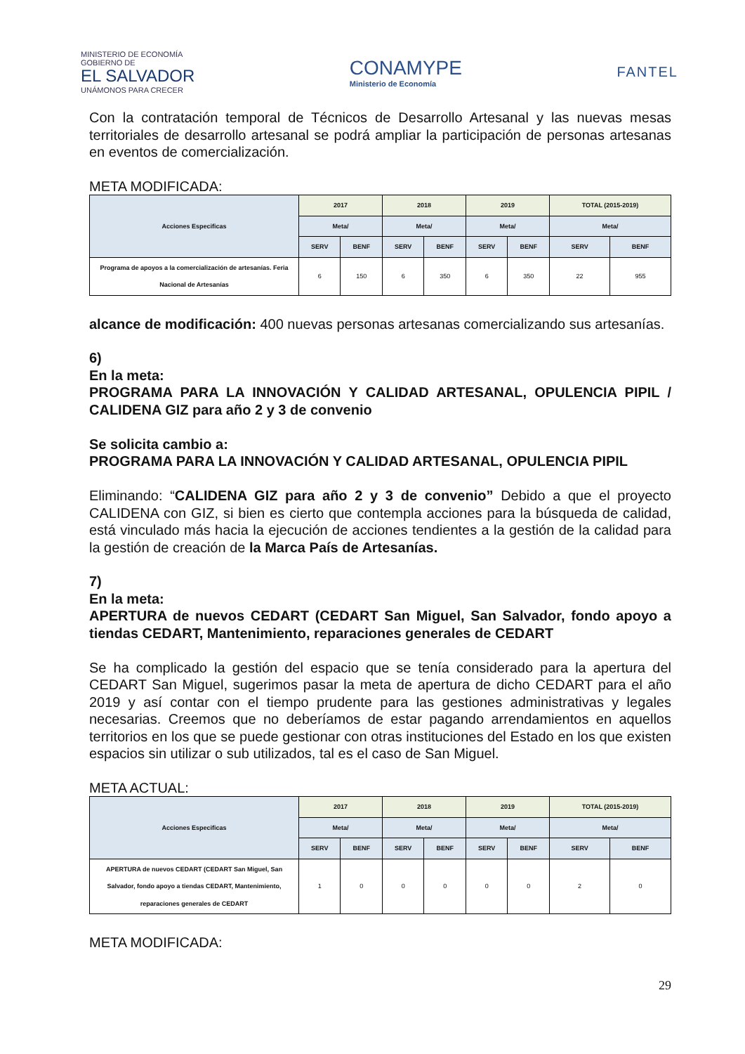MINISTERIO DE ECONOMÍA
GOBIERNO DE
EL SALVADOR
UNÁMONOS PARA CRECER
CONAMYPE
Ministerio de Economía
FANTEL
Con la contratación temporal de Técnicos de Desarrollo Artesanal y las nuevas mesas territoriales de desarrollo artesanal se podrá ampliar la participación de personas artesanas en eventos de comercialización.
META MODIFICADA:
| Acciones Especificas | 2017 | | 2018 | | 2019 | | TOTAL (2015-2019) | |
| --- | --- | --- | --- | --- | --- | --- | --- | --- |
| | Meta/ | | Meta/ | | Meta/ | | Meta/ | |
| | SERV | BENF | SERV | BENF | SERV | BENF | SERV | BENF |
| Programa de apoyos a la comercialización de artesanías. Feria Nacional de Artesanías | 6 | 150 | 6 | 350 | 6 | 350 | 22 | 955 |
alcance de modificación: 400 nuevas personas artesanas comercializando sus artesanías.
6)
En la meta:
PROGRAMA PARA LA INNOVACIÓN Y CALIDAD ARTESANAL, OPULENCIA PIPIL / CALIDENA GIZ para año 2 y 3 de convenio
Se solicita cambio a:
PROGRAMA PARA LA INNOVACIÓN Y CALIDAD ARTESANAL, OPULENCIA PIPIL
Eliminando: “CALIDENA GIZ para año 2 y 3 de convenio” Debido a que el proyecto CALIDENA con GIZ, si bien es cierto que contempla acciones para la búsqueda de calidad, está vinculado más hacia la ejecución de acciones tendientes a la gestión de la calidad para la gestión de creación de la Marca País de Artesanías.
7)
En la meta:
APERTURA de nuevos CEDART (CEDART San Miguel, San Salvador, fondo apoyo a tiendas CEDART, Mantenimiento, reparaciones generales de CEDART
Se ha complicado la gestión del espacio que se tenía considerado para la apertura del CEDART San Miguel, sugerimos pasar la meta de apertura de dicho CEDART para el año 2019 y así contar con el tiempo prudente para las gestiones administrativas y legales necesarias. Creemos que no deberíamos de estar pagando arrendamientos en aquellos territorios en los que se puede gestionar con otras instituciones del Estado en los que existen espacios sin utilizar o sub utilizados, tal es el caso de San Miguel.
META ACTUAL:
| Acciones Especificas | 2017 | | 2018 | | 2019 | | TOTAL (2015-2019) | |
| --- | --- | --- | --- | --- | --- | --- | --- | --- |
| | Meta/ | | Meta/ | | Meta/ | | Meta/ | |
| | SERV | BENF | SERV | BENF | SERV | BENF | SERV | BENF |
| APERTURA de nuevos CEDART (CEDART San Miguel, San Salvador, fondo apoyo a tiendas CEDART, Mantenimiento, reparaciones generales de CEDART | 1 | 0 | 0 | 0 | 0 | 0 | 2 | 0 |
META MODIFICADA:
29